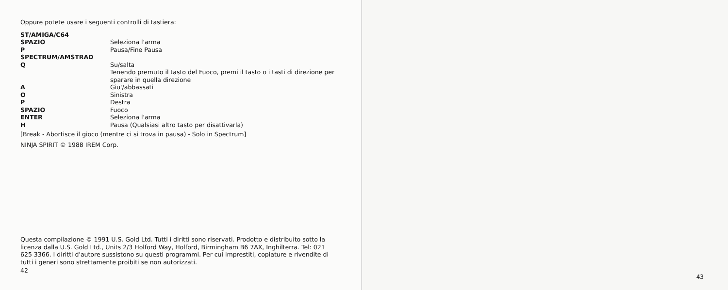Oppure potete usare i seguenti controlli di tastiera:
| ST/AMIGA/C64 | |
| SPAZIO | Seleziona l'arma |
| P | Pausa/Fine Pausa |
| SPECTRUM/AMSTRAD | |
| Q | Su/salta Tenendo premuto il tasto del Fuoco, premi il tasto o i tasti di direzione per sparare in quella direzione |
| A | Giu'/abbassati |
| O | Sinistra |
| P | Destra |
| SPAZIO | Fuoco |
| ENTER | Seleziona l'arma |
| H | Pausa (Qualsiasi altro tasto per disattivarla) |
[Break - Abortisce il gioco (mentre ci si trova in pausa) - Solo in Spectrum]
NINJA SPIRIT © 1988 IREM Corp.
Questa compilazione © 1991 U.S. Gold Ltd. Tutti i diritti sono riservati. Prodotto e distribuito sotto la licenza dalla U.S. Gold Ltd., Units 2/3 Holford Way, Holford, Birmingham B6 7AX, Inghilterra. Tel: 021 625 3366. I diritti d'autore sussistono su questi programmi. Per cui imprestiti, copiature e rivendite di tutti i generi sono strettamente proibiti se non autorizzati.
42
43